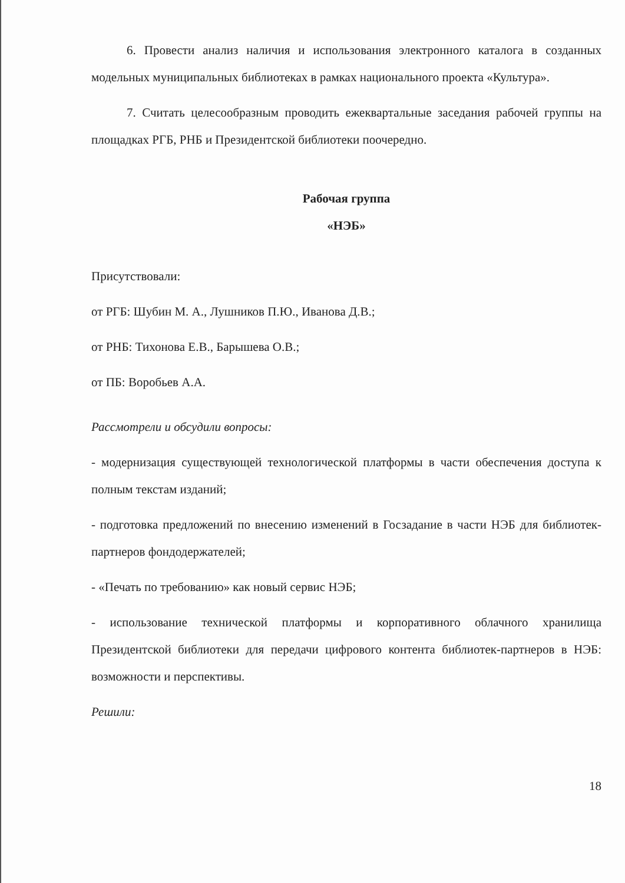6. Провести анализ наличия и использования электронного каталога в созданных модельных муниципальных библиотеках в рамках национального проекта «Культура».
7. Считать целесообразным проводить ежеквартальные заседания рабочей группы на площадках РГБ, РНБ и Президентской библиотеки поочередно.
Рабочая группа
«НЭБ»
Присутствовали:
от РГБ: Шубин М. А., Лушников П.Ю., Иванова Д.В.;
от РНБ: Тихонова Е.В., Барышева О.В.;
от ПБ: Воробьев А.А.
Рассмотрели и обсудили вопросы:
- модернизация существующей технологической платформы в части обеспечения доступа к полным текстам изданий;
- подготовка предложений по внесению изменений в Госзадание в части НЭБ для библиотек-партнеров фондодержателей;
- «Печать по требованию» как новый сервис НЭБ;
- использование технической платформы и корпоративного облачного хранилища Президентской библиотеки для передачи цифрового контента библиотек-партнеров в НЭБ: возможности и перспективы.
Решили:
18